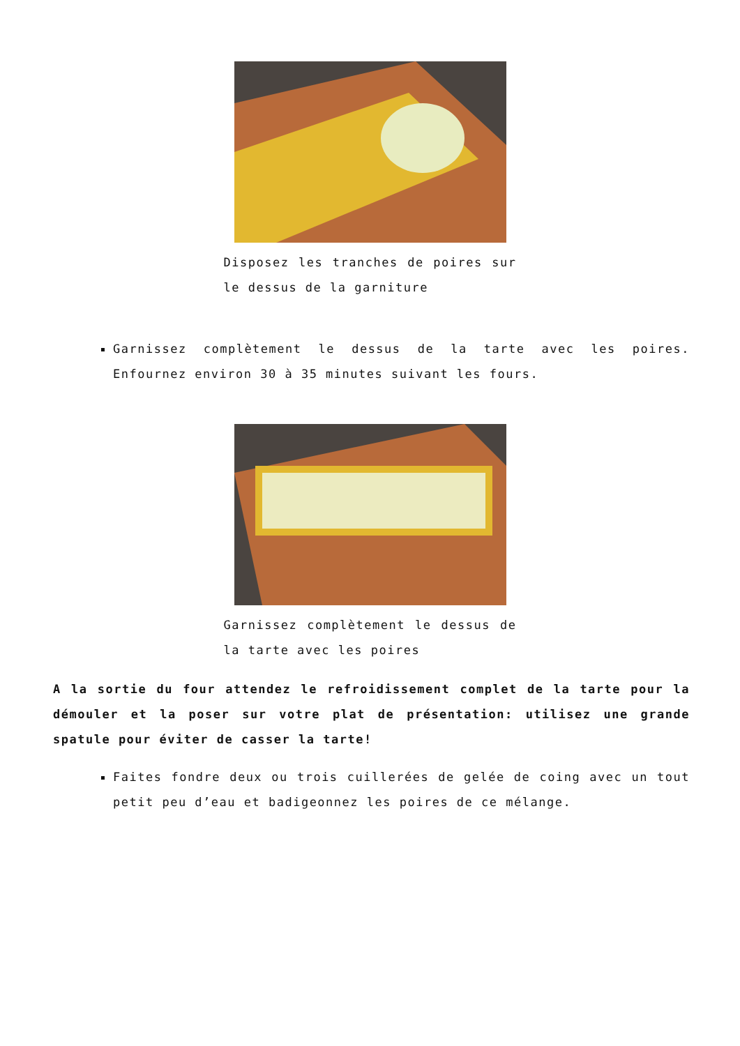Disposez les tranches de poires sur le dessus de la garniture
Garnissez complètement le dessus de la tarte avec les poires. Enfournez environ 30 à 35 minutes suivant les fours.
Garnissez complètement le dessus de la tarte avec les poires
A la sortie du four attendez le refroidissement complet de la tarte pour la démouler et la poser sur votre plat de présentation: utilisez une grande spatule pour éviter de casser la tarte!
Faites fondre deux ou trois cuillerées de gelée de coing avec un tout petit peu d’eau et badigeonnez les poires de ce mélange.